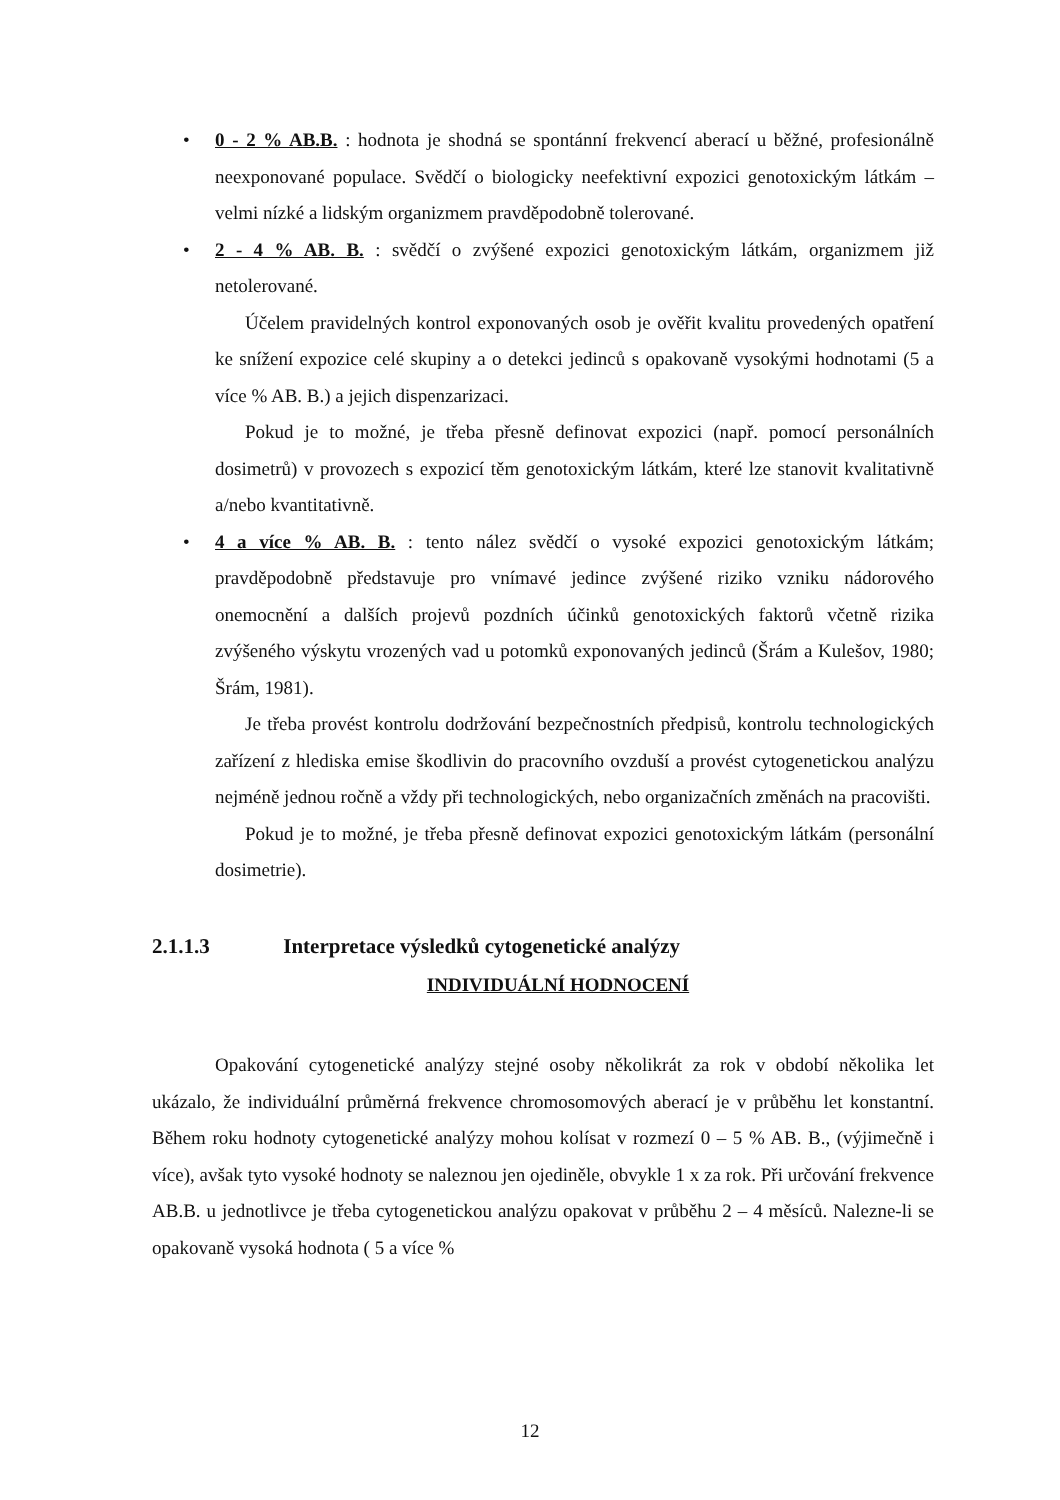• 0 - 2 % AB.B. : hodnota je shodná se spontánní frekvencí aberací u běžné, profesionálně neexponované populace. Svědčí o biologicky neefektivní expozici genotoxickým látkám – velmi nízké a lidským organizmem pravděpodobně tolerované.
• 2 - 4 % AB. B. : svědčí o zvýšené expozici genotoxickým látkám, organizmem již netolerované.
Účelem pravidelných kontrol exponovaných osob je ověřit kvalitu provedených opatření ke snížení expozice celé skupiny a o detekci jedinců s opakovaně vysokými hodnotami (5 a více % AB. B.) a jejich dispenzarizaci.
Pokud je to možné, je třeba přesně definovat expozici (např. pomocí personálních dosimetrů) v provozech s expozicí těm genotoxickým látkám, které lze stanovit kvalitativně a/nebo kvantitativně.
• 4 a více % AB. B. : tento nález svědčí o vysoké expozici genotoxickým látkám; pravděpodobně představuje pro vnímavé jedince zvýšené riziko vzniku nádorového onemocnění a dalších projevů pozdních účinků genotoxických faktorů včetně rizika zvýšeného výskytu vrozených vad u potomků exponovaných jedinců (Šrám a Kulešov, 1980; Šrám, 1981).
Je třeba provést kontrolu dodržování bezpečnostních předpisů, kontrolu technologických zařízení z hlediska emise škodlivin do pracovního ovzduší a provést cytogenetickou analýzu nejméně jednou ročně a vždy při technologických, nebo organizačních změnách na pracovišti.
Pokud je to možné, je třeba přesně definovat expozici genotoxickým látkám (personální dosimetrie).
2.1.1.3 Interpretace výsledků cytogenetické analýzy
INDIVIDUÁLNÍ HODNOCENÍ
Opakování cytogenetické analýzy stejné osoby několikrát za rok v období několika let ukázalo, že individuální průměrná frekvence chromosomových aberací je v průběhu let konstantní. Během roku hodnoty cytogenetické analýzy mohou kolísat v rozmezí 0 – 5 % AB. B., (výjimečně i více), avšak tyto vysoké hodnoty se naleznou jen ojediněle, obvykle 1 x za rok. Při určování frekvence AB.B. u jednotlivce je třeba cytogenetickou analýzu opakovat v průběhu 2 – 4 měsíců. Nalezne-li se opakovaně vysoká hodnota ( 5 a více %
12